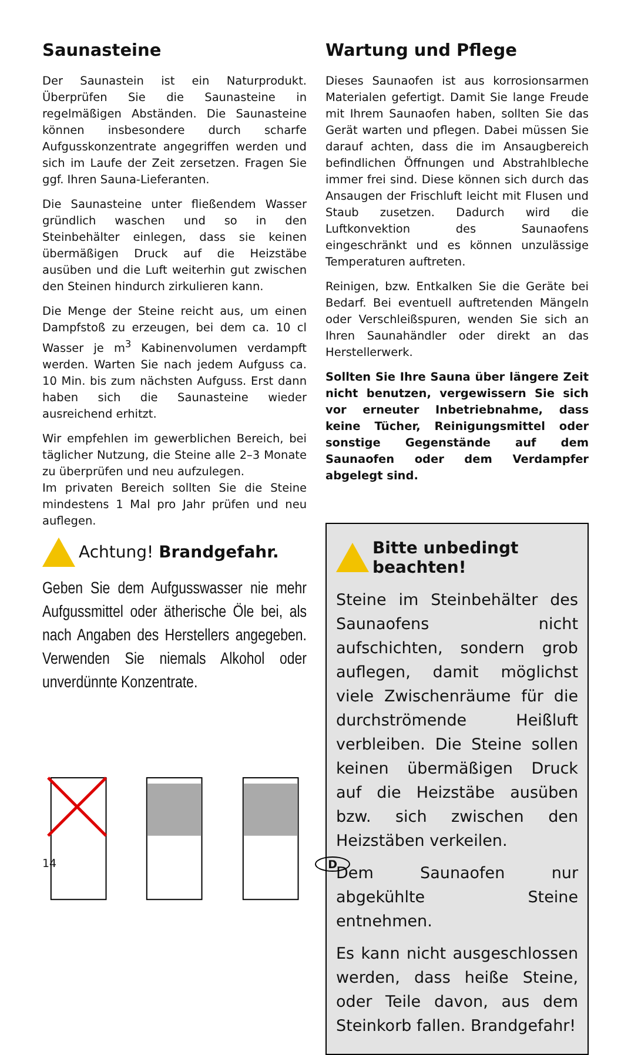Saunasteine
Der Saunastein ist ein Naturprodukt. Überprüfen Sie die Saunasteine in regelmäßigen Abständen. Die Saunasteine können insbesondere durch scharfe Aufgusskonzentrate angegriffen werden und sich im Laufe der Zeit zersetzen. Fragen Sie ggf. Ihren Sauna-Lieferanten.
Die Saunasteine unter fließendem Wasser gründlich waschen und so in den Steinbehälter einlegen, dass sie keinen übermäßigen Druck auf die Heizstäbe ausüben und die Luft weiterhin gut zwischen den Steinen hindurch zirkulieren kann.
Die Menge der Steine reicht aus, um einen Dampfstoß zu erzeugen, bei dem ca. 10 cl Wasser je m<sup>3</sup> Kabinenvolumen verdampft werden. Warten Sie nach jedem Aufguss ca. 10 Min. bis zum nächsten Aufguss. Erst dann haben sich die Saunasteine wieder ausreichend erhitzt.
Wir empfehlen im gewerblichen Bereich, bei täglicher Nutzung, die Steine alle 2–3 Monate zu überprüfen und neu aufzulegen.
Im privaten Bereich sollten Sie die Steine mindestens 1 Mal pro Jahr prüfen und neu auflegen.
Achtung! Brandgefahr.
Geben Sie dem Aufgusswasser nie mehr Aufgussmittel oder ätherische Öle bei, als nach Angaben des Herstellers angegeben. Verwenden Sie niemals Alkohol oder unverdünnte Konzentrate.
Wartung und Pflege
Dieses Saunaofen ist aus korrosionsarmen Materialen gefertigt. Damit Sie lange Freude mit Ihrem Saunaofen haben, sollten Sie das Gerät warten und pflegen. Dabei müssen Sie darauf achten, dass die im Ansaugbereich befindlichen Öffnungen und Abstrahlbleche immer frei sind. Diese können sich durch das Ansaugen der Frischluft leicht mit Flusen und Staub zusetzen. Dadurch wird die Luftkonvektion des Saunaofens eingeschränkt und es können unzulässige Temperaturen auftreten.
Reinigen, bzw. Entkalken Sie die Geräte bei Bedarf. Bei eventuell auftretenden Mängeln oder Verschleißspuren, wenden Sie sich an Ihren Saunahändler oder direkt an das Herstellerwerk.
Sollten Sie Ihre Sauna über längere Zeit nicht benutzen, vergewissern Sie sich vor erneuter Inbetriebnahme, dass keine Tücher, Reinigungsmittel oder sonstige Gegenstände auf dem Saunaofen oder dem Verdampfer abgelegt sind.
Bitte unbedingt beachten!
Steine im Steinbehälter des Saunaofens nicht aufschichten, sondern grob auflegen, damit möglichst viele Zwischenräume für die durchströmende Heißluft verbleiben. Die Steine sollen keinen übermäßigen Druck auf die Heizstäbe ausüben bzw. sich zwischen den Heizstäben verkeilen.
Dem Saunaofen nur abgekühlte Steine entnehmen.
Es kann nicht ausgeschlossen werden, dass heiße Steine, oder Teile davon, aus dem Steinkorb fallen. Brandgefahr!
14 D